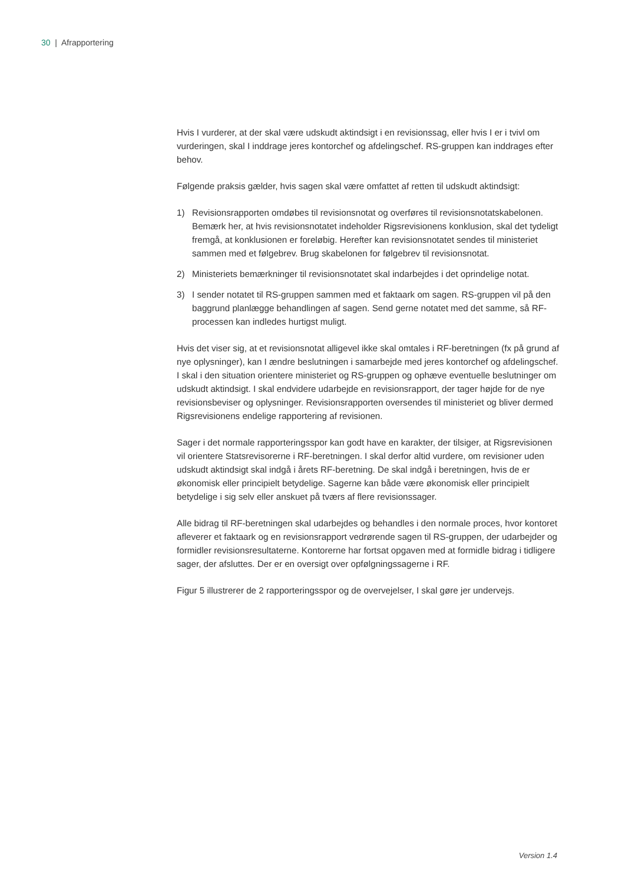30 | Afrapportering
Hvis I vurderer, at der skal være udskudt aktindsigt i en revisionssag, eller hvis I er i tvivl om vurderingen, skal I inddrage jeres kontorchef og afdelingschef. RS-gruppen kan inddrages efter behov.
Følgende praksis gælder, hvis sagen skal være omfattet af retten til udskudt aktindsigt:
1) Revisionsrapporten omdøbes til revisionsnotat og overføres til revisionsnotatskabelonen. Bemærk her, at hvis revisionsnotatet indeholder Rigsrevisionens konklusion, skal det tydeligt fremgå, at konklusionen er foreløbig. Herefter kan revisionsnotatet sendes til ministeriet sammen med et følgebrev. Brug skabelonen for følgebrev til revisionsnotat.
2) Ministeriets bemærkninger til revisionsnotatet skal indarbejdes i det oprindelige notat.
3) I sender notatet til RS-gruppen sammen med et faktaark om sagen. RS-gruppen vil på den baggrund planlægge behandlingen af sagen. Send gerne notatet med det samme, så RF-processen kan indledes hurtigst muligt.
Hvis det viser sig, at et revisionsnotat alligevel ikke skal omtales i RF-beretningen (fx på grund af nye oplysninger), kan I ændre beslutningen i samarbejde med jeres kontorchef og afdelingschef. I skal i den situation orientere ministeriet og RS-gruppen og ophæve eventuelle beslutninger om udskudt aktindsigt. I skal endvidere udarbejde en revisionsrapport, der tager højde for de nye revisionsbeviser og oplysninger. Revisionsrapporten oversendes til ministeriet og bliver dermed Rigsrevisionens endelige rapportering af revisionen.
Sager i det normale rapporteringsspor kan godt have en karakter, der tilsiger, at Rigsrevisionen vil orientere Statsrevisorerne i RF-beretningen. I skal derfor altid vurdere, om revisioner uden udskudt aktindsigt skal indgå i årets RF-beretning. De skal indgå i beretningen, hvis de er økonomisk eller principielt betydelige. Sagerne kan både være økonomisk eller principielt betydelige i sig selv eller anskuet på tværs af flere revisionssager.
Alle bidrag til RF-beretningen skal udarbejdes og behandles i den normale proces, hvor kontoret afleverer et faktaark og en revisionsrapport vedrørende sagen til RS-gruppen, der udarbejder og formidler revisionsresultaterne. Kontorerne har fortsat opgaven med at formidle bidrag i tidligere sager, der afsluttes. Der er en oversigt over opfølgningssagerne i RF.
Figur 5 illustrerer de 2 rapporteringsspor og de overvejelser, I skal gøre jer undervejs.
Version 1.4